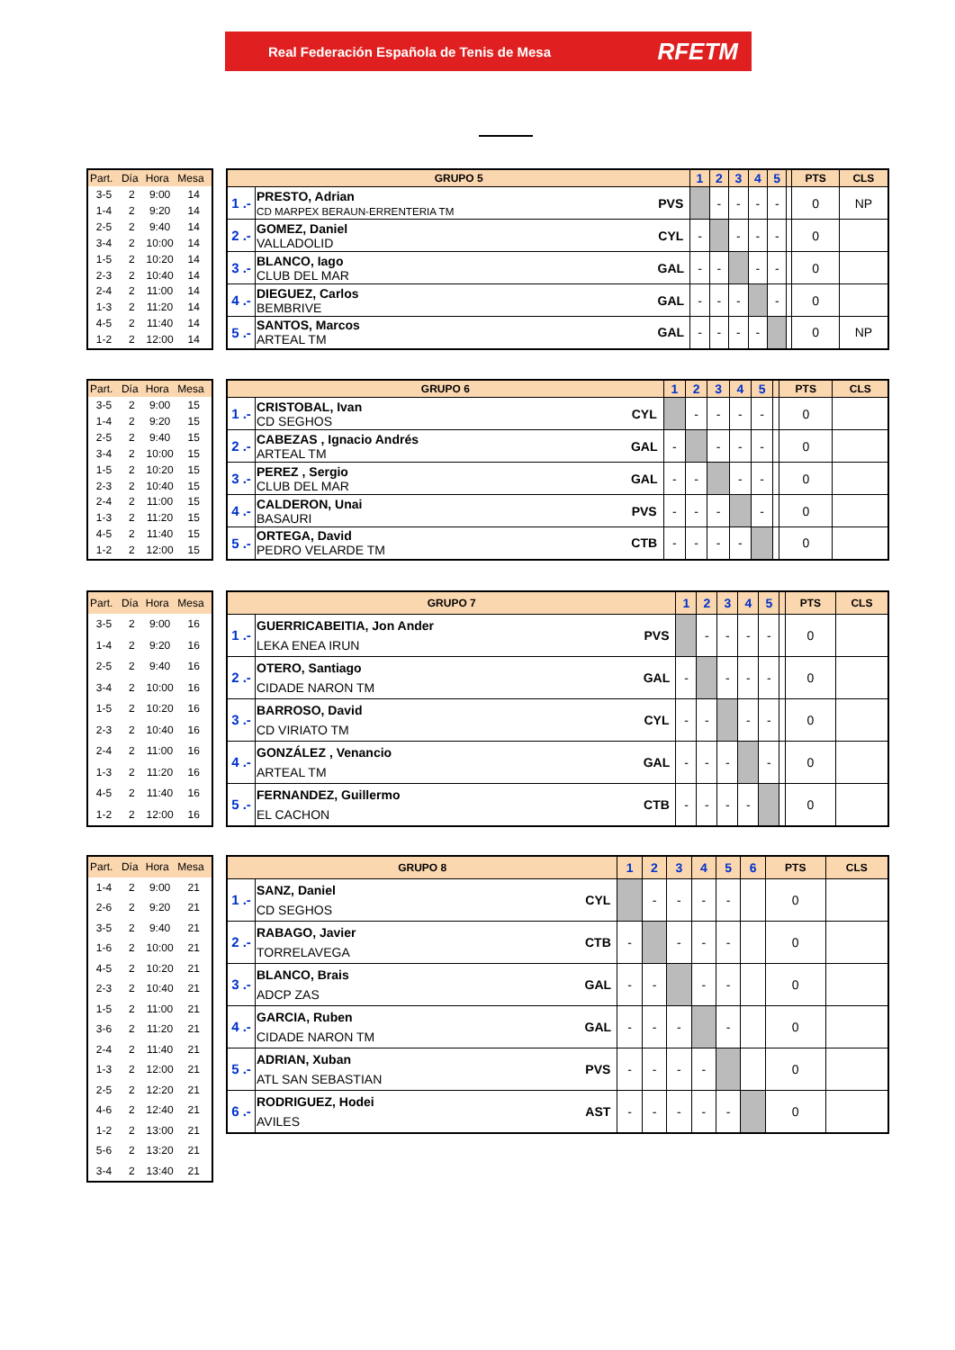Real Federación Española de Tenis de Mesa RFETM
| Part. | Día | Hora | Mesa |
| --- | --- | --- | --- |
| 3-5 | 2 | 9:00 | 14 |
| 1-4 | 2 | 9:20 | 14 |
| 2-5 | 2 | 9:40 | 14 |
| 3-4 | 2 | 10:00 | 14 |
| 1-5 | 2 | 10:20 | 14 |
| 2-3 | 2 | 10:40 | 14 |
| 2-4 | 2 | 11:00 | 14 |
| 1-3 | 2 | 11:20 | 14 |
| 4-5 | 2 | 11:40 | 14 |
| 1-2 | 2 | 12:00 | 14 |
| GRUPO 5 | | | 1 | 2 | 3 | 4 | 5 | | PTS | CLS |
| --- | --- | --- | --- | --- | --- | --- | --- | --- | --- | --- |
| 1 .- | PRESTO, Adrian CD MARPEX BERAUN-ERRENTERIA TM | PVS | | - | - | - | - | | 0 | NP |
| 2 .- | GOMEZ, Daniel VALLADOLID | CYL | - | | - | - | - | | 0 | |
| 3 .- | BLANCO, Iago CLUB DEL MAR | GAL | - | - | | - | - | | 0 | |
| 4 .- | DIEGUEZ, Carlos BEMBRIVE | GAL | - | - | - | | - | | 0 | |
| 5 .- | SANTOS, Marcos ARTEAL TM | GAL | - | - | - | - | | | 0 | NP |
| Part. | Día | Hora | Mesa |
| --- | --- | --- | --- |
| 3-5 | 2 | 9:00 | 15 |
| 1-4 | 2 | 9:20 | 15 |
| 2-5 | 2 | 9:40 | 15 |
| 3-4 | 2 | 10:00 | 15 |
| 1-5 | 2 | 10:20 | 15 |
| 2-3 | 2 | 10:40 | 15 |
| 2-4 | 2 | 11:00 | 15 |
| 1-3 | 2 | 11:20 | 15 |
| 4-5 | 2 | 11:40 | 15 |
| 1-2 | 2 | 12:00 | 15 |
| GRUPO 6 | | | 1 | 2 | 3 | 4 | 5 | | PTS | CLS |
| --- | --- | --- | --- | --- | --- | --- | --- | --- | --- | --- |
| 1 .- | CRISTOBAL, Ivan CD SEGHOS | CYL | | - | - | - | - | | 0 | |
| 2 .- | CABEZAS , Ignacio Andrés ARTEAL TM | GAL | - | | - | - | - | | 0 | |
| 3 .- | PEREZ , Sergio CLUB DEL MAR | GAL | - | - | | - | - | | 0 | |
| 4 .- | CALDERON, Unai BASAURI | PVS | - | - | - | | - | | 0 | |
| 5 .- | ORTEGA, David PEDRO VELARDE TM | CTB | - | - | - | - | | | 0 | |
| Part. | Día | Hora | Mesa |
| --- | --- | --- | --- |
| 3-5 | 2 | 9:00 | 16 |
| 1-4 | 2 | 9:20 | 16 |
| 2-5 | 2 | 9:40 | 16 |
| 3-4 | 2 | 10:00 | 16 |
| 1-5 | 2 | 10:20 | 16 |
| 2-3 | 2 | 10:40 | 16 |
| 2-4 | 2 | 11:00 | 16 |
| 1-3 | 2 | 11:20 | 16 |
| 4-5 | 2 | 11:40 | 16 |
| 1-2 | 2 | 12:00 | 16 |
| GRUPO 7 | | | 1 | 2 | 3 | 4 | 5 | | PTS | CLS |
| --- | --- | --- | --- | --- | --- | --- | --- | --- | --- | --- |
| 1 .- | GUERRICABEITIA, Jon Ander LEKA ENEA IRUN | PVS | | - | - | - | - | | 0 | |
| 2 .- | OTERO, Santiago CIDADE NARON TM | GAL | - | | - | - | - | | 0 | |
| 3 .- | BARROSO, David CD VIRIATO TM | CYL | - | - | | - | - | | 0 | |
| 4 .- | GONZÁLEZ , Venancio ARTEAL TM | GAL | - | - | - | | - | | 0 | |
| 5 .- | FERNANDEZ, Guillermo EL CACHON | CTB | - | - | - | - | | | 0 | |
| Part. | Día | Hora | Mesa |
| --- | --- | --- | --- |
| 1-4 | 2 | 9:00 | 21 |
| 2-6 | 2 | 9:20 | 21 |
| 3-5 | 2 | 9:40 | 21 |
| 1-6 | 2 | 10:00 | 21 |
| 4-5 | 2 | 10:20 | 21 |
| 2-3 | 2 | 10:40 | 21 |
| 1-5 | 2 | 11:00 | 21 |
| 3-6 | 2 | 11:20 | 21 |
| 2-4 | 2 | 11:40 | 21 |
| 1-3 | 2 | 12:00 | 21 |
| 2-5 | 2 | 12:20 | 21 |
| 4-6 | 2 | 12:40 | 21 |
| 1-2 | 2 | 13:00 | 21 |
| 5-6 | 2 | 13:20 | 21 |
| 3-4 | 2 | 13:40 | 21 |
| GRUPO 8 | | | 1 | 2 | 3 | 4 | 5 | 6 | PTS | CLS |
| --- | --- | --- | --- | --- | --- | --- | --- | --- | --- | --- |
| 1 .- | SANZ, Daniel CD SEGHOS | CYL | | - | - | - | - | | 0 | |
| 2 .- | RABAGO, Javier TORRELAVEGA | CTB | - | | - | - | - | | 0 | |
| 3 .- | BLANCO, Brais ADCP ZAS | GAL | - | - | | - | - | | 0 | |
| 4 .- | GARCIA, Ruben CIDADE NARON TM | GAL | - | - | - | | - | | 0 | |
| 5 .- | ADRIAN, Xuban ATL SAN SEBASTIAN | PVS | - | - | - | - | | | 0 | |
| 6 .- | RODRIGUEZ, Hodei AVILES | AST | - | - | - | - | - | | 0 | |